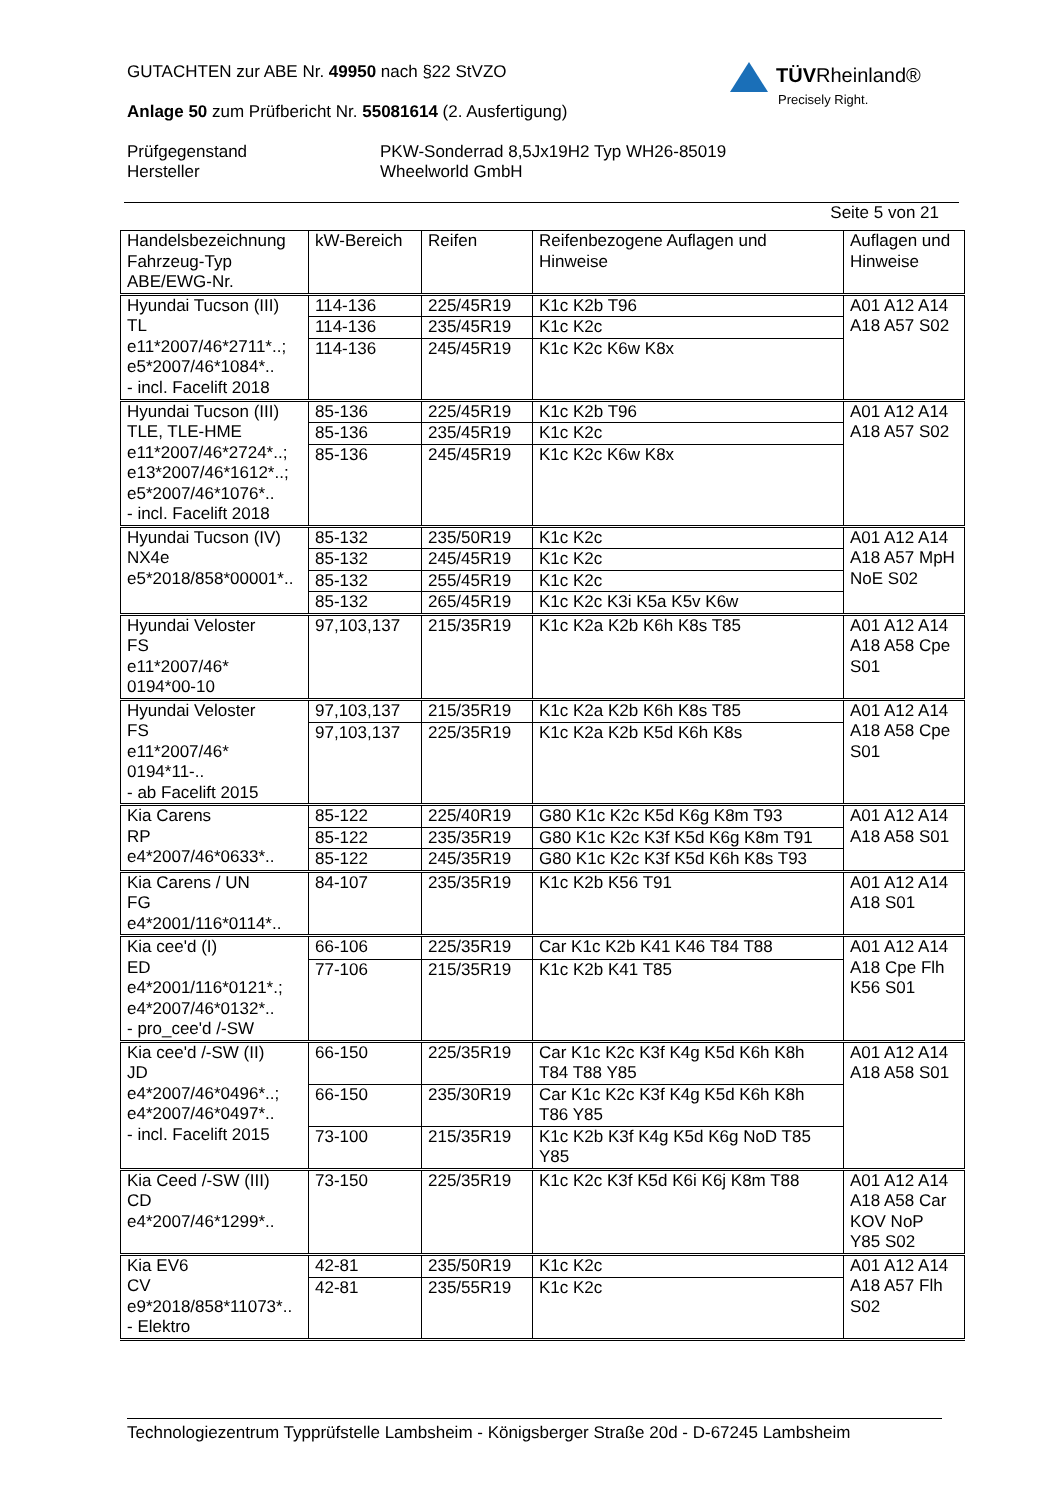GUTACHTEN zur ABE Nr. 49950 nach §22 StVZO
Anlage 50 zum Prüfbericht Nr. 55081614 (2. Ausfertigung)
Prüfgegenstand
Hersteller
PKW-Sonderrad 8,5Jx19H2 Typ WH26-85019
Wheelworld GmbH
Seite 5 von 21
TÜVRheinland®
Precisely Right.
| Handelsbezeichnung Fahrzeug-Typ ABE/EWG-Nr. | kW-Bereich | Reifen | Reifenbezogene Auflagen und Hinweise | Auflagen und Hinweise |
| --- | --- | --- | --- | --- |
| Hyundai Tucson (III) TL e11*2007/46*2711*..; e5*2007/46*1084*.. - incl. Facelift 2018 | 114-136 | 225/45R19 | K1c K2b T96 | A01 A12 A14 A18 A57 S02 |
| | 114-136 | 235/45R19 | K1c K2c | |
| | 114-136 | 245/45R19 | K1c K2c K6w K8x | |
| Hyundai Tucson (III) TLE, TLE-HME e11*2007/46*2724*..; e13*2007/46*1612*..; e5*2007/46*1076*.. - incl. Facelift 2018 | 85-136 | 225/45R19 | K1c K2b T96 | A01 A12 A14 A18 A57 S02 |
| | 85-136 | 235/45R19 | K1c K2c | |
| | 85-136 | 245/45R19 | K1c K2c K6w K8x | |
| Hyundai Tucson (IV) NX4e e5*2018/858*00001*.. | 85-132 | 235/50R19 | K1c K2c | A01 A12 A14 A18 A57 MpH NoE S02 |
| | 85-132 | 245/45R19 | K1c K2c | |
| | 85-132 | 255/45R19 | K1c K2c | |
| | 85-132 | 265/45R19 | K1c K2c K3i K5a K5v K6w | |
| Hyundai Veloster FS e11*2007/46* 0194*00-10 | 97,103,137 | 215/35R19 | K1c K2a K2b K6h K8s T85 | A01 A12 A14 A18 A58 Cpe S01 |
| Hyundai Veloster FS e11*2007/46* 0194*11-.. - ab Facelift 2015 | 97,103,137 | 215/35R19 | K1c K2a K2b K6h K8s T85 | A01 A12 A14 A18 A58 Cpe S01 |
| | 97,103,137 | 225/35R19 | K1c K2a K2b K5d K6h K8s | |
| Kia Carens RP e4*2007/46*0633*.. | 85-122 | 225/40R19 | G80 K1c K2c K5d K6g K8m T93 | A01 A12 A14 A18 A58 S01 |
| | 85-122 | 235/35R19 | G80 K1c K2c K3f K5d K6g K8m T91 | |
| | 85-122 | 245/35R19 | G80 K1c K2c K3f K5d K6h K8s T93 | |
| Kia Carens / UN FG e4*2001/116*0114*.. | 84-107 | 235/35R19 | K1c K2b K56 T91 | A01 A12 A14 A18 S01 |
| Kia cee'd (I) ED e4*2001/116*0121*.; e4*2007/46*0132*.. - pro_cee'd /-SW | 66-106 | 225/35R19 | Car K1c K2b K41 K46 T84 T88 | A01 A12 A14 A18 Cpe Flh K56 S01 |
| | 77-106 | 215/35R19 | K1c K2b K41 T85 | |
| Kia cee'd /-SW (II) JD e4*2007/46*0496*..; e4*2007/46*0497*.. - incl. Facelift 2015 | 66-150 | 225/35R19 | Car K1c K2c K3f K4g K5d K6h K8h T84 T88 Y85 | A01 A12 A14 A18 A58 S01 |
| | 66-150 | 235/30R19 | Car K1c K2c K3f K4g K5d K6h K8h T86 Y85 | |
| | 73-100 | 215/35R19 | K1c K2b K3f K4g K5d K6g NoD T85 Y85 | |
| Kia Ceed /-SW (III) CD e4*2007/46*1299*.. | 73-150 | 225/35R19 | K1c K2c K3f K5d K6i K6j K8m T88 | A01 A12 A14 A18 A58 Car KOV NoP Y85 S02 |
| Kia EV6 CV e9*2018/858*11073*.. - Elektro | 42-81 | 235/50R19 | K1c K2c | A01 A12 A14 A18 A57 Flh S02 |
| | 42-81 | 235/55R19 | K1c K2c | |
Technologiezentrum Typprüfstelle Lambsheim - Königsberger Straße 20d - D-67245 Lambsheim